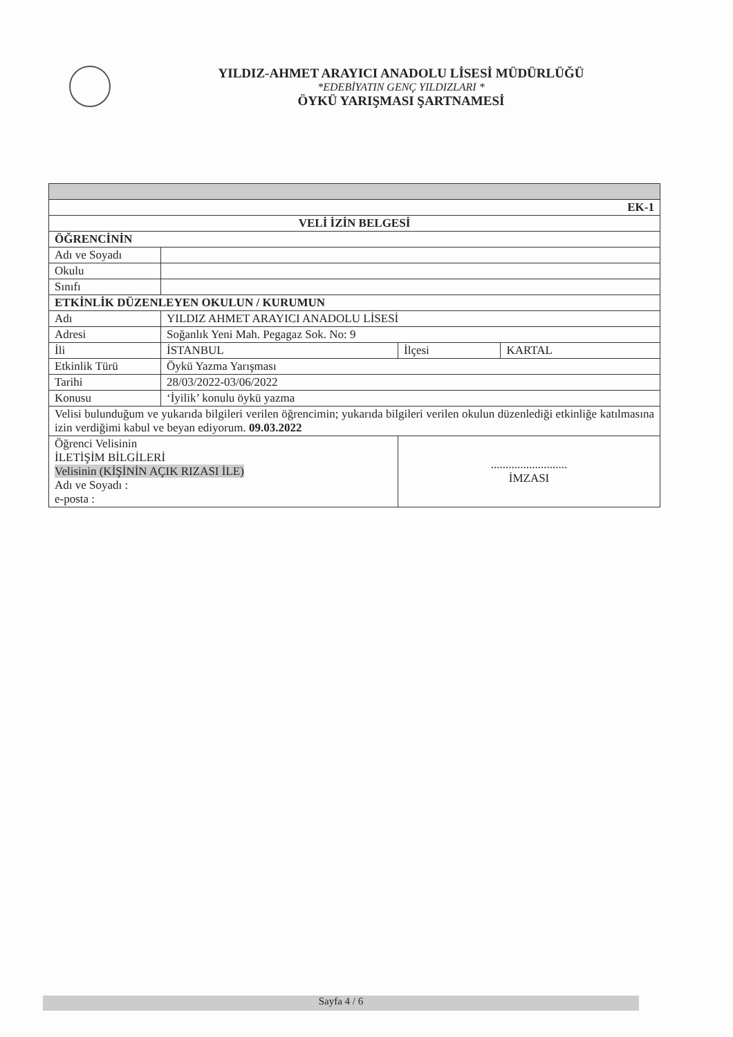YILDIZ-AHMET ARAYICI ANADOLU LİSESİ MÜDÜRLÜĞÜ
*EDEBİYATIN GENÇ YILDIZLARI *
ÖYKÜ YARIŞMASI ŞARTNAMESİ
| EK-1 | | | |
| VELİ İZİN BELGESİ | | | |
| ÖĞRENCİNİN | | | |
| Adı ve Soyadı | | | |
| Okulu | | | |
| Sınıfı | | | |
| ETKİNLİK DÜZENLEYEN OKULUN / KURUMUN | | | |
| Adı | YILDIZ AHMET ARAYICI ANADOLU LİSESİ | | |
| Adresi | Soğanlık Yeni Mah. Pegagaz Sok. No: 9 | | |
| İli | İSTANBUL | İlçesi | KARTAL |
| Etkinlik Türü | Öykü Yazma Yarışması | | |
| Tarihi | 28/03/2022-03/06/2022 | | |
| Konusu | ‘İyilik’ konulu öykü yazma | | |
| Velisi bulunduğum ve yukarıda bilgileri verilen öğrencimin; yukarıda bilgileri verilen okulun düzenlediği etkinliğe katılmasına izin verdiğimi kabul ve beyan ediyorum. 09.03.2022 | | | |
| Öğrenci Velisinin İLETİŞİM BİLGİLERİ Velisinin (KİŞİNİN AÇIK RIZASI İLE) Adı ve Soyadı : e-posta : | | .......................... İMZASI | |
Sayfa 4 / 6